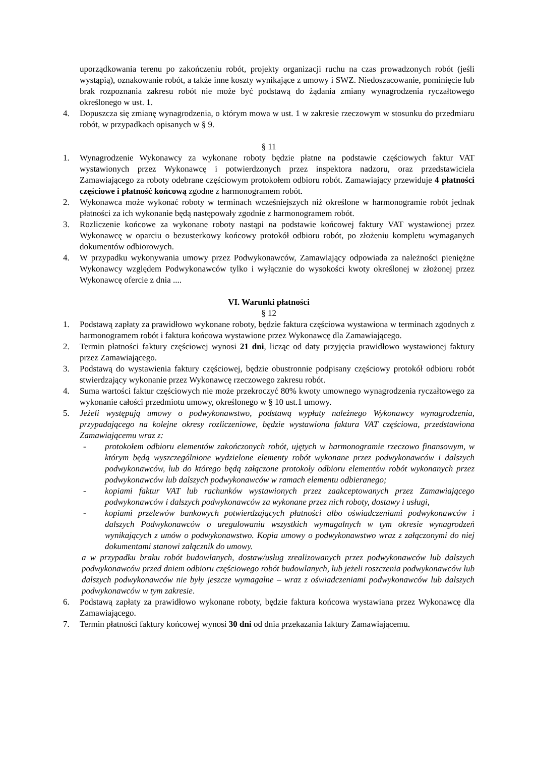uporządkowania terenu po zakończeniu robót, projekty organizacji ruchu na czas prowadzonych robót (jeśli wystąpią), oznakowanie robót, a także inne koszty wynikające z umowy i SWZ. Niedoszacowanie, pominięcie lub brak rozpoznania zakresu robót nie może być podstawą do żądania zmiany wynagrodzenia ryczałtowego określonego w ust. 1.
4. Dopuszcza się zmianę wynagrodzenia, o którym mowa w ust. 1 w zakresie rzeczowym w stosunku do przedmiaru robót, w przypadkach opisanych w § 9.
§ 11
1. Wynagrodzenie Wykonawcy za wykonane roboty będzie płatne na podstawie częściowych faktur VAT wystawionych przez Wykonawcę i potwierdzonych przez inspektora nadzoru, oraz przedstawiciela Zamawiającego za roboty odebrane częściowym protokołem odbioru robót. Zamawiający przewiduje 4 płatności częściowe i płatność końcową zgodne z harmonogramem robót.
2. Wykonawca może wykonać roboty w terminach wcześniejszych niż określone w harmonogramie robót jednak płatności za ich wykonanie będą następowały zgodnie z harmonogramem robót.
3. Rozliczenie końcowe za wykonane roboty nastąpi na podstawie końcowej faktury VAT wystawionej przez Wykonawcę w oparciu o bezusterkowy końcowy protokół odbioru robót, po złożeniu kompletu wymaganych dokumentów odbiorowych.
4. W przypadku wykonywania umowy przez Podwykonawców, Zamawiający odpowiada za należności pieniężne Wykonawcy względem Podwykonawców tylko i wyłącznie do wysokości kwoty określonej w złożonej przez Wykonawcę ofercie z dnia ....
VI. Warunki płatności
§ 12
1. Podstawą zapłaty za prawidłowo wykonane roboty, będzie faktura częściowa wystawiona w terminach zgodnych z harmonogramem robót i faktura końcowa wystawione przez Wykonawcę dla Zamawiającego.
2. Termin płatności faktury częściowej wynosi 21 dni, licząc od daty przyjęcia prawidłowo wystawionej faktury przez Zamawiającego.
3. Podstawą do wystawienia faktury częściowej, będzie obustronnie podpisany częściowy protokół odbioru robót stwierdzający wykonanie przez Wykonawcę rzeczowego zakresu robót.
4. Suma wartości faktur częściowych nie może przekroczyć 80% kwoty umownego wynagrodzenia ryczałtowego za wykonanie całości przedmiotu umowy, określonego w § 10 ust.1 umowy.
5. Jeżeli występują umowy o podwykonawstwo, podstawą wypłaty należnego Wykonawcy wynagrodzenia, przypadającego na kolejne okresy rozliczeniowe, będzie wystawiona faktura VAT częściowa, przedstawiona Zamawiającemu wraz z:
- protokołem odbioru elementów zakończonych robót, ujętych w harmonogramie rzeczowo finansowym, w którym będą wyszczególnione wydzielone elementy robót wykonane przez podwykonawców i dalszych podwykonawców, lub do którego będą załączone protokoły odbioru elementów robót wykonanych przez podwykonawców lub dalszych podwykonawców w ramach elementu odbieranego;
- kopiami faktur VAT lub rachunków wystawionych przez zaakceptowanych przez Zamawiającego podwykonawców i dalszych podwykonawców za wykonane przez nich roboty, dostawy i usługi,
- kopiami przelewów bankowych potwierdzających płatności albo oświadczeniami podwykonawców i dalszych Podwykonawców o uregulowaniu wszystkich wymagalnych w tym okresie wynagrodzeń wynikających z umów o podwykonawstwo. Kopia umowy o podwykonawstwo wraz z załączonymi do niej dokumentami stanowi załącznik do umowy.
a w przypadku braku robót budowlanych, dostaw/usług zrealizowanych przez podwykonawców lub dalszych podwykonawców przed dniem odbioru częściowego robót budowlanych, lub jeżeli roszczenia podwykonawców lub dalszych podwykonawców nie były jeszcze wymagalne – wraz z oświadczeniami podwykonawców lub dalszych podwykonawców w tym zakresie.
6. Podstawą zapłaty za prawidłowo wykonane roboty, będzie faktura końcowa wystawiana przez Wykonawcę dla Zamawiającego.
7. Termin płatności faktury końcowej wynosi 30 dni od dnia przekazania faktury Zamawiającemu.